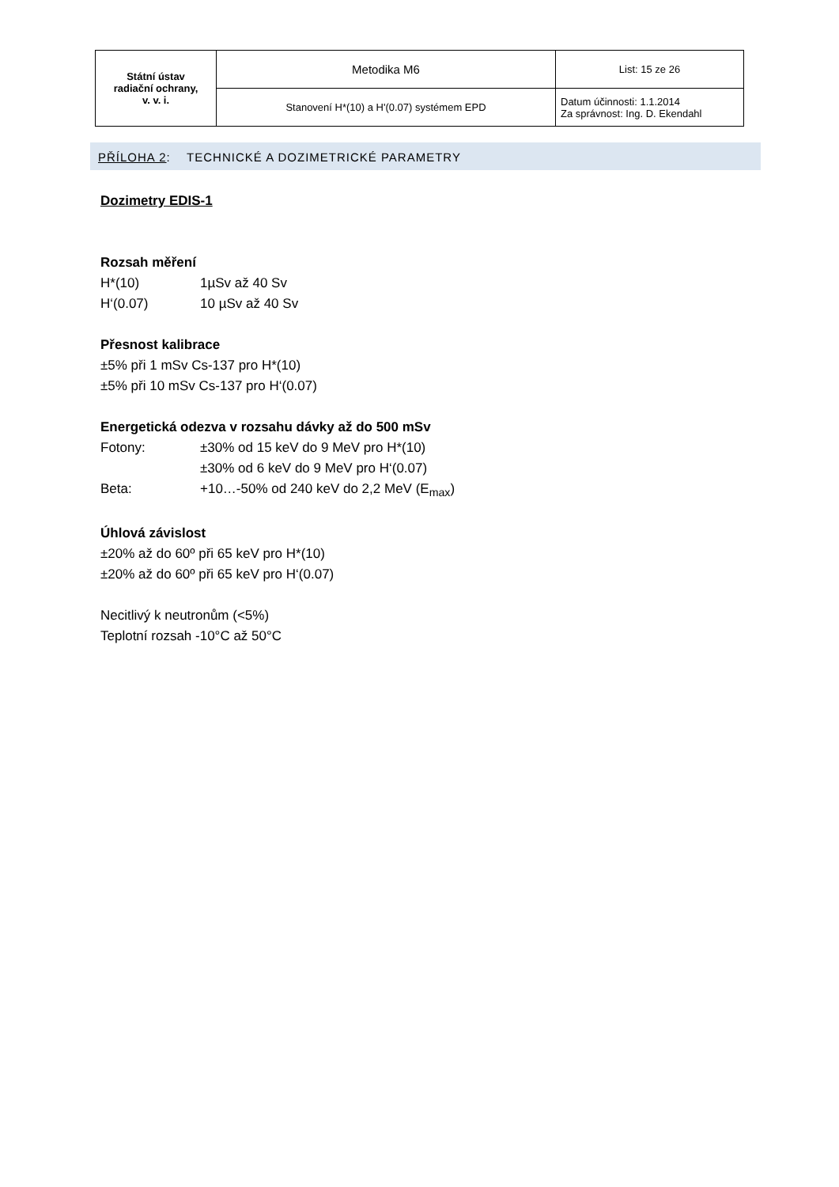| Státní ústav radiační ochrany, v. v. i. | Metodika M6 | List: 15 ze 26 |
| | Stanovení H*(10) a H'(0.07) systémem EPD | Datum účinnosti: 1.1.2014 Za správnost: Ing. D. Ekendahl |
PŘÍLOHA 2: TECHNICKÉ A DOZIMETRICKÉ PARAMETRY
Dozimetry EDIS-1
Rozsah měření
H*(10) 1µSv až 40 Sv
H‘(0.07) 10 µSv až 40 Sv
Přesnost kalibrace
±5% při 1 mSv Cs-137 pro H*(10)
±5% při 10 mSv Cs-137 pro H‘(0.07)
Energetická odezva v rozsahu dávky až do 500 mSv
Fotony: ±30% od 15 keV do 9 MeV pro H*(10)
±30% od 6 keV do 9 MeV pro H‘(0.07)
Beta: +10…-50% od 240 keV do 2,2 MeV (E<sub>max</sub>)
Úhlová závislost
±20% až do 60º při 65 keV pro H*(10)
±20% až do 60º při 65 keV pro H‘(0.07)
Necitlivý k neutronům (<5%)
Teplotní rozsah -10°C až 50°C